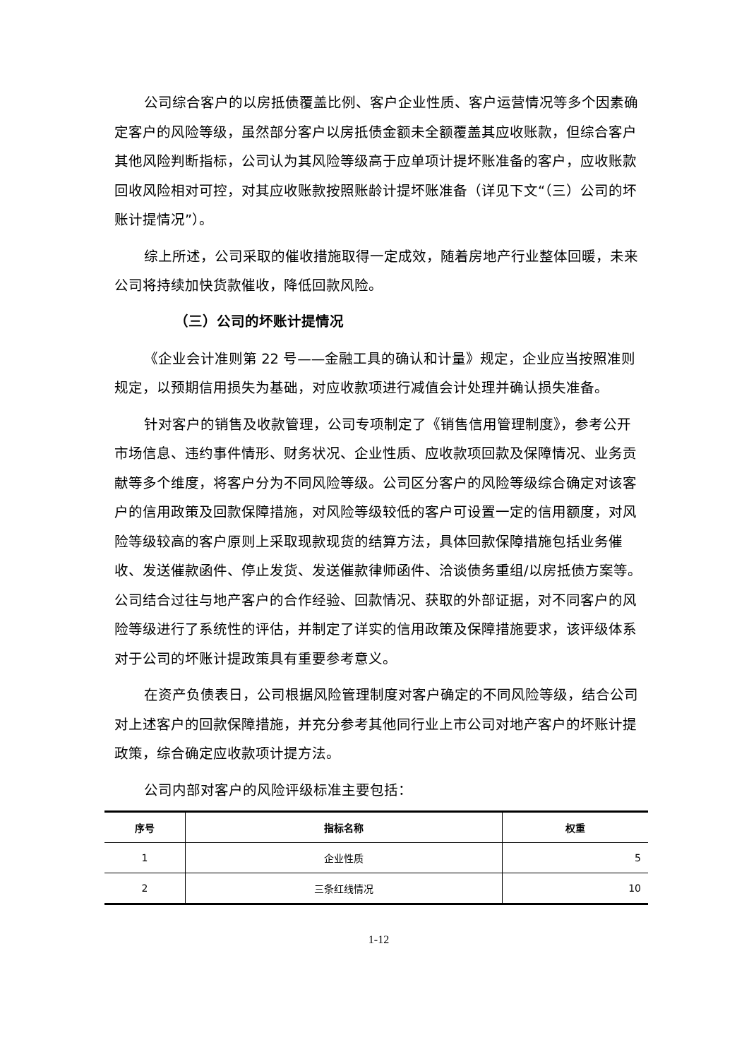公司综合客户的以房抵债覆盖比例、客户企业性质、客户运营情况等多个因素确定客户的风险等级，虽然部分客户以房抵债金额未全额覆盖其应收账款，但综合客户其他风险判断指标，公司认为其风险等级高于应单项计提坏账准备的客户，应收账款回收风险相对可控，对其应收账款按照账龄计提坏账准备（详见下文“（三）公司的坏账计提情况”）。
综上所述，公司采取的催收措施取得一定成效，随着房地产行业整体回暖，未来公司将持续加快货款催收，降低回款风险。
（三）公司的坏账计提情况
《企业会计准则第 22 号——金融工具的确认和计量》规定，企业应当按照准则规定，以预期信用损失为基础，对应收款项进行减值会计处理并确认损失准备。
针对客户的销售及收款管理，公司专项制定了《销售信用管理制度》，参考公开市场信息、违约事件情形、财务状况、企业性质、应收款项回款及保障情况、业务贡献等多个维度，将客户分为不同风险等级。公司区分客户的风险等级综合确定对该客户的信用政策及回款保障措施，对风险等级较低的客户可设置一定的信用额度，对风险等级较高的客户原则上采取现款现货的结算方法，具体回款保障措施包括业务催收、发送催款函件、停止发货、发送催款律师函件、洽谈债务重组/以房抵债方案等。公司结合过往与地产客户的合作经验、回款情况、获取的外部证据，对不同客户的风险等级进行了系统性的评估，并制定了详实的信用政策及保障措施要求，该评级体系对于公司的坏账计提政策具有重要参考意义。
在资产负债表日，公司根据风险管理制度对客户确定的不同风险等级，结合公司对上述客户的回款保障措施，并充分参考其他同行业上市公司对地产客户的坏账计提政策，综合确定应收款项计提方法。
公司内部对客户的风险评级标准主要包括：
| 序号 | 指标名称 | 权重 |
| --- | --- | --- |
| 1 | 企业性质 | 5 |
| 2 | 三条红线情况 | 10 |
1-12